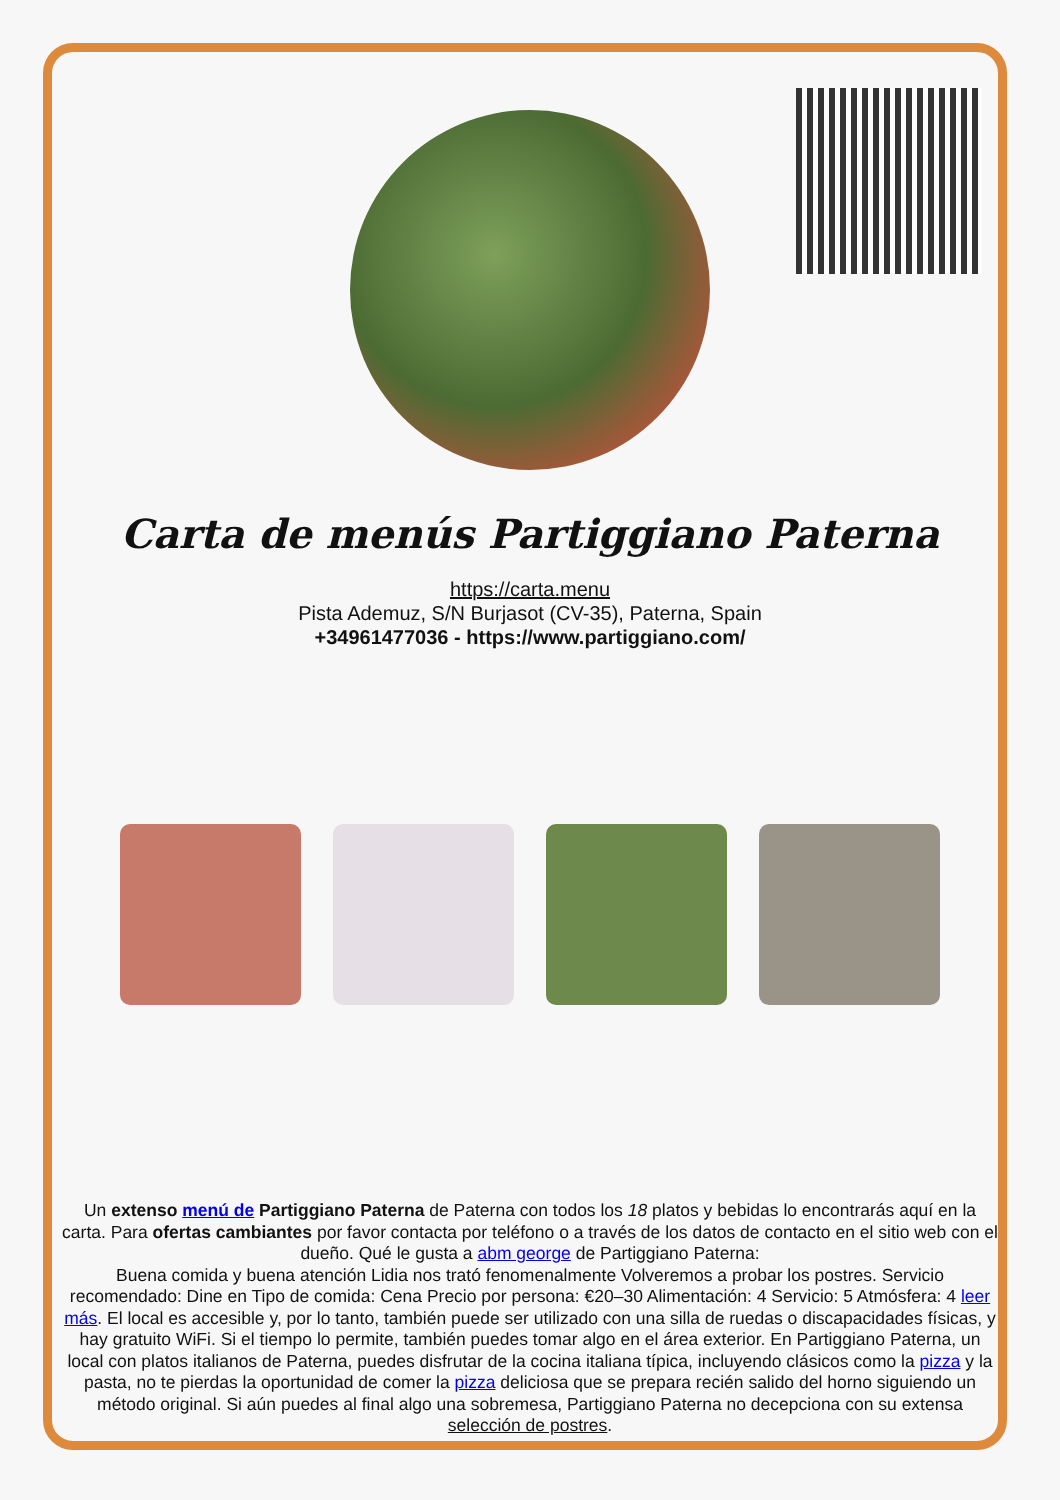Carta de menús Partiggiano Paterna
https://carta.menu
Pista Ademuz, S/N Burjasot (CV-35), Paterna, Spain
+34961477036 - https://www.partiggiano.com/
Un extenso menú de Partiggiano Paterna de Paterna con todos los 18 platos y bebidas lo encontrarás aquí en la carta. Para ofertas cambiantes por favor contacta por teléfono o a través de los datos de contacto en el sitio web con el dueño. Qué le gusta a abm george de Partiggiano Paterna:
Buena comida y buena atención Lidia nos trató fenomenalmente Volveremos a probar los postres. Servicio recomendado: Dine en Tipo de comida: Cena Precio por persona: €20–30 Alimentación: 4 Servicio: 5 Atmósfera: 4 leer más. El local es accesible y, por lo tanto, también puede ser utilizado con una silla de ruedas o discapacidades físicas, y hay gratuito WiFi. Si el tiempo lo permite, también puedes tomar algo en el área exterior. En Partiggiano Paterna, un local con platos italianos de Paterna, puedes disfrutar de la cocina italiana típica, incluyendo clásicos como la pizza y la pasta, no te pierdas la oportunidad de comer la pizza deliciosa que se prepara recién salido del horno siguiendo un método original. Si aún puedes al final algo una sobremesa, Partiggiano Paterna no decepciona con su extensa selección de postres.